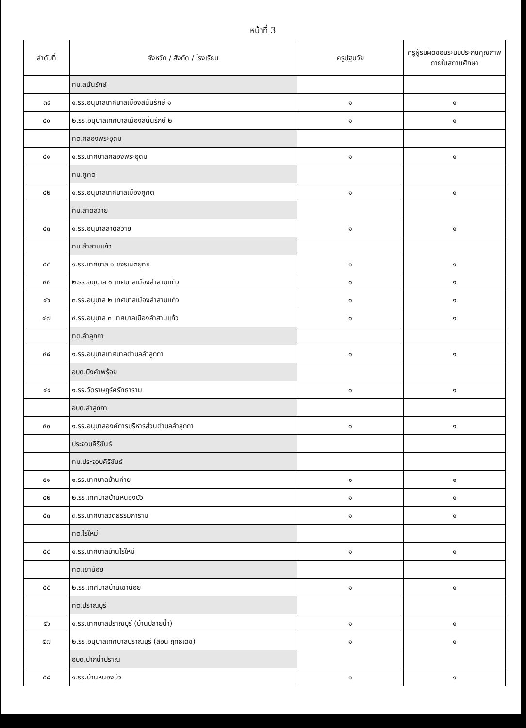หน้าที่ 3
| ลำดับที่ | จังหวัด / สังกัด / โรงเรียน | ครูปฐมวัย | ครูผู้รับผิดชอบระบบประกันคุณภาพภายในสถานศึกษา |
| --- | --- | --- | --- |
| | ทม.สนั่นรักษ์ | | |
| ๓๙ | ๑.รร.อนุบาลเทศบาลเมืองสนั่นรักษ์ ๑ | ๑ | ๑ |
| ๔๐ | ๒.รร.อนุบาลเทศบาลเมืองสนั่นรักษ์ ๒ | ๑ | ๑ |
| | ทต.คลองพระอุดม | | |
| ๔๑ | ๑.รร.เทศบาลคลองพระอุดม | ๑ | ๑ |
| | ทม.คูคต | | |
| ๔๒ | ๑.รร.อนุบาลเทศบาลเมืองคูคต | ๑ | ๑ |
| | ทม.ลาดสวาย | | |
| ๔๓ | ๑.รร.อนุบาลลาดสวาย | ๑ | ๑ |
| | ทม.ลำสามแก้ว | | |
| ๔๔ | ๑.รร.เทศบาล ๑ ขจรเนติยุทธ | ๑ | ๑ |
| ๔๕ | ๒.รร.อนุบาล ๑ เทศบาลเมืองลำสามแก้ว | ๑ | ๑ |
| ๔๖ | ๓.รร.อนุบาล ๒ เทศบาลเมืองลำสามแก้ว | ๑ | ๑ |
| ๔๗ | ๔.รร.อนุบาล ๓ เทศบาลเมืองลำสามแก้ว | ๑ | ๑ |
| | ทต.ลำลูกกา | | |
| ๔๘ | ๑.รร.อนุบาลเทศบาลตำบลลำลูกกา | ๑ | ๑ |
| | อบต.บึงคำพร้อย | | |
| ๔๙ | ๑.รร.วัดราษฎร์ศรัทธาราม | ๑ | ๑ |
| | อบต.ลำลูกกา | | |
| ๕๐ | ๑.รร.อนุบาลองค์การบริหารส่วนตำบลลำลูกกา | ๑ | ๑ |
| | ประจวบคีรีขันธ์ | | |
| | ทม.ประจวบคีรีขันธ์ | | |
| ๕๑ | ๑.รร.เทศบาลบ้านค่าย | ๑ | ๑ |
| ๕๒ | ๒.รร.เทศบาลบ้านหนองบัว | ๑ | ๑ |
| ๕๓ | ๓.รร.เทศบาลวัดธรรมิการาม | ๑ | ๑ |
| | ทต.ไร่ใหม่ | | |
| ๕๔ | ๑.รร.เทศบาลบ้านไร่ใหม่ | ๑ | ๑ |
| | ทต.เขาน้อย | | |
| ๕๕ | ๒.รร.เทศบาลบ้านเขาน้อย | ๑ | ๑ |
| | ทต.ปราณบุรี | | |
| ๕๖ | ๑.รร.เทศบาลปราณบุรี (บ้านปลายน้ำ) | ๑ | ๑ |
| ๕๗ | ๒.รร.อนุบาลเทศบาลปราณบุรี (สอน ฤทธิเดช) | ๑ | ๑ |
| | อบต.ปากน้ำปราณ | | |
| ๕๘ | ๑.รร.บ้านหนองบัว | ๑ | ๑ |